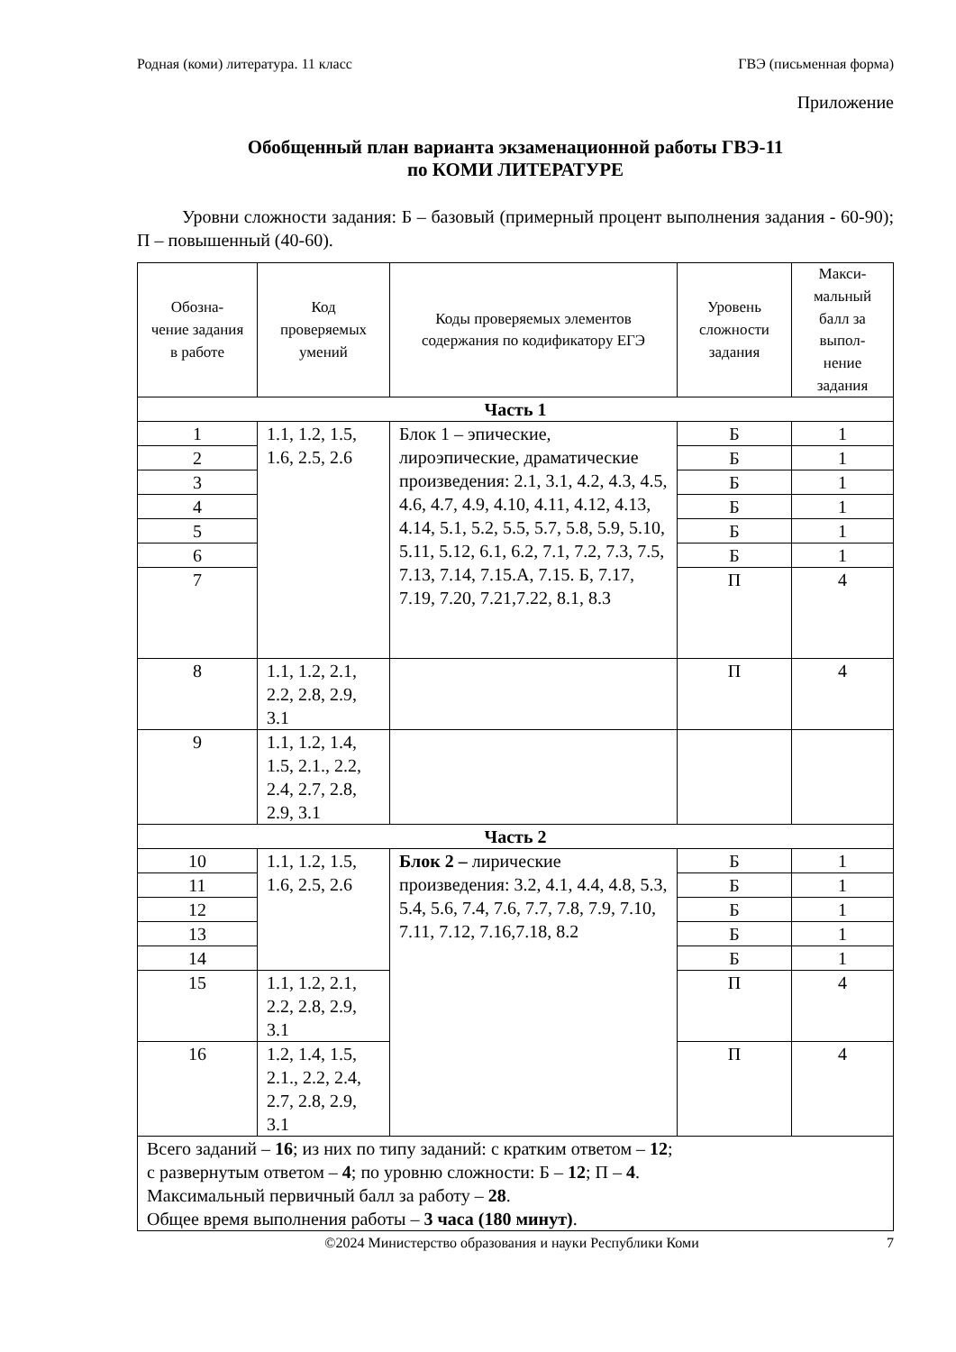Родная (коми) литература. 11 класс ГВЭ (письменная форма)
Приложение
Обобщенный план варианта экзаменационной работы ГВЭ-11
по КОМИ ЛИТЕРАТУРЕ
Уровни сложности задания: Б – базовый (примерный процент выполнения задания - 60-90); П – повышенный (40-60).
| Обозна- чение задания в работе | Код проверяемых умений | Коды проверяемых элементов содержания по кодификатору ЕГЭ | Уровень сложности задания | Макси- мальный балл за выпол- нение задания |
| --- | --- | --- | --- | --- |
| Часть 1 | | | | |
| 1 | 1.1, 1.2, 1.5, 1.6, 2.5, 2.6 | Блок 1 – эпические, лироэпические, драматические произведения: 2.1, 3.1, 4.2, 4.3, 4.5, 4.6, 4.7, 4.9, 4.10, 4.11, 4.12, 4.13, 4.14, 5.1, 5.2, 5.5, 5.7, 5.8, 5.9, 5.10, 5.11, 5.12, 6.1, 6.2, 7.1, 7.2, 7.3, 7.5, 7.13, 7.14, 7.15.А, 7.15. Б, 7.17, 7.19, 7.20, 7.21,7.22, 8.1, 8.3 | Б | 1 |
| 2 | | | Б | 1 |
| 3 | | | Б | 1 |
| 4 | | | Б | 1 |
| 5 | | | Б | 1 |
| 6 | | | Б | 1 |
| 7 | | | П | 4 |
| 8 | 1.1, 1.2, 2.1, 2.2, 2.8, 2.9, 3.1 | | П | 4 |
| 9 | 1.1, 1.2, 1.4, 1.5, 2.1., 2.2, 2.4, 2.7, 2.8, 2.9, 3.1 | | | |
| Часть 2 | | | | |
| 10 | 1.1, 1.2, 1.5, 1.6, 2.5, 2.6 | Блок 2 – лирические произведения: 3.2, 4.1, 4.4, 4.8, 5.3, 5.4, 5.6, 7.4, 7.6, 7.7, 7.8, 7.9, 7.10, 7.11, 7.12, 7.16,7.18, 8.2 | Б | 1 |
| 11 | | | Б | 1 |
| 12 | | | Б | 1 |
| 13 | | | Б | 1 |
| 14 | | | Б | 1 |
| 15 | 1.1, 1.2, 2.1, 2.2, 2.8, 2.9, 3.1 | | П | 4 |
| 16 | 1.2, 1.4, 1.5, 2.1., 2.2, 2.4, 2.7, 2.8, 2.9, 3.1 | | П | 4 |
| Всего заданий – 16 ; из них по типу заданий: с кратким ответом – 12 ; с развернутым ответом – 4 ; по уровню сложности: Б – 12 ; П – 4 . Максимальный первичный балл за работу – 28 . Общее время выполнения работы – 3 часа (180 минут) . | | | | |
©2024 Министерство образования и науки Республики Коми 7